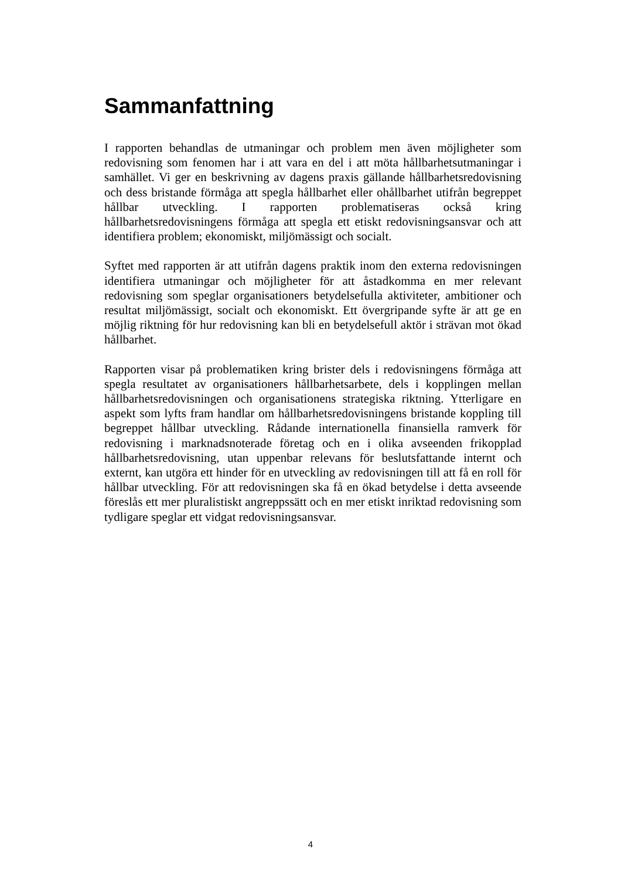Sammanfattning
I rapporten behandlas de utmaningar och problem men även möjligheter som redovisning som fenomen har i att vara en del i att möta hållbarhetsutmaningar i samhället. Vi ger en beskrivning av dagens praxis gällande hållbarhetsredovisning och dess bristande förmåga att spegla hållbarhet eller ohållbarhet utifrån begreppet hållbar utveckling. I rapporten problematiseras också kring hållbarhetsredovisningens förmåga att spegla ett etiskt redovisningsansvar och att identifiera problem; ekonomiskt, miljömässigt och socialt.
Syftet med rapporten är att utifrån dagens praktik inom den externa redovisningen identifiera utmaningar och möjligheter för att åstadkomma en mer relevant redovisning som speglar organisationers betydelsefulla aktiviteter, ambitioner och resultat miljömässigt, socialt och ekonomiskt. Ett övergripande syfte är att ge en möjlig riktning för hur redovisning kan bli en betydelsefull aktör i strävan mot ökad hållbarhet.
Rapporten visar på problematiken kring brister dels i redovisningens förmåga att spegla resultatet av organisationers hållbarhetsarbete, dels i kopplingen mellan hållbarhetsredovisningen och organisationens strategiska riktning. Ytterligare en aspekt som lyfts fram handlar om hållbarhetsredovisningens bristande koppling till begreppet hållbar utveckling. Rådande internationella finansiella ramverk för redovisning i marknadsnoterade företag och en i olika avseenden frikopplad hållbarhetsredovisning, utan uppenbar relevans för beslutsfattande internt och externt, kan utgöra ett hinder för en utveckling av redovisningen till att få en roll för hållbar utveckling. För att redovisningen ska få en ökad betydelse i detta avseende föreslås ett mer pluralistiskt angreppssätt och en mer etiskt inriktad redovisning som tydligare speglar ett vidgat redovisningsansvar.
4